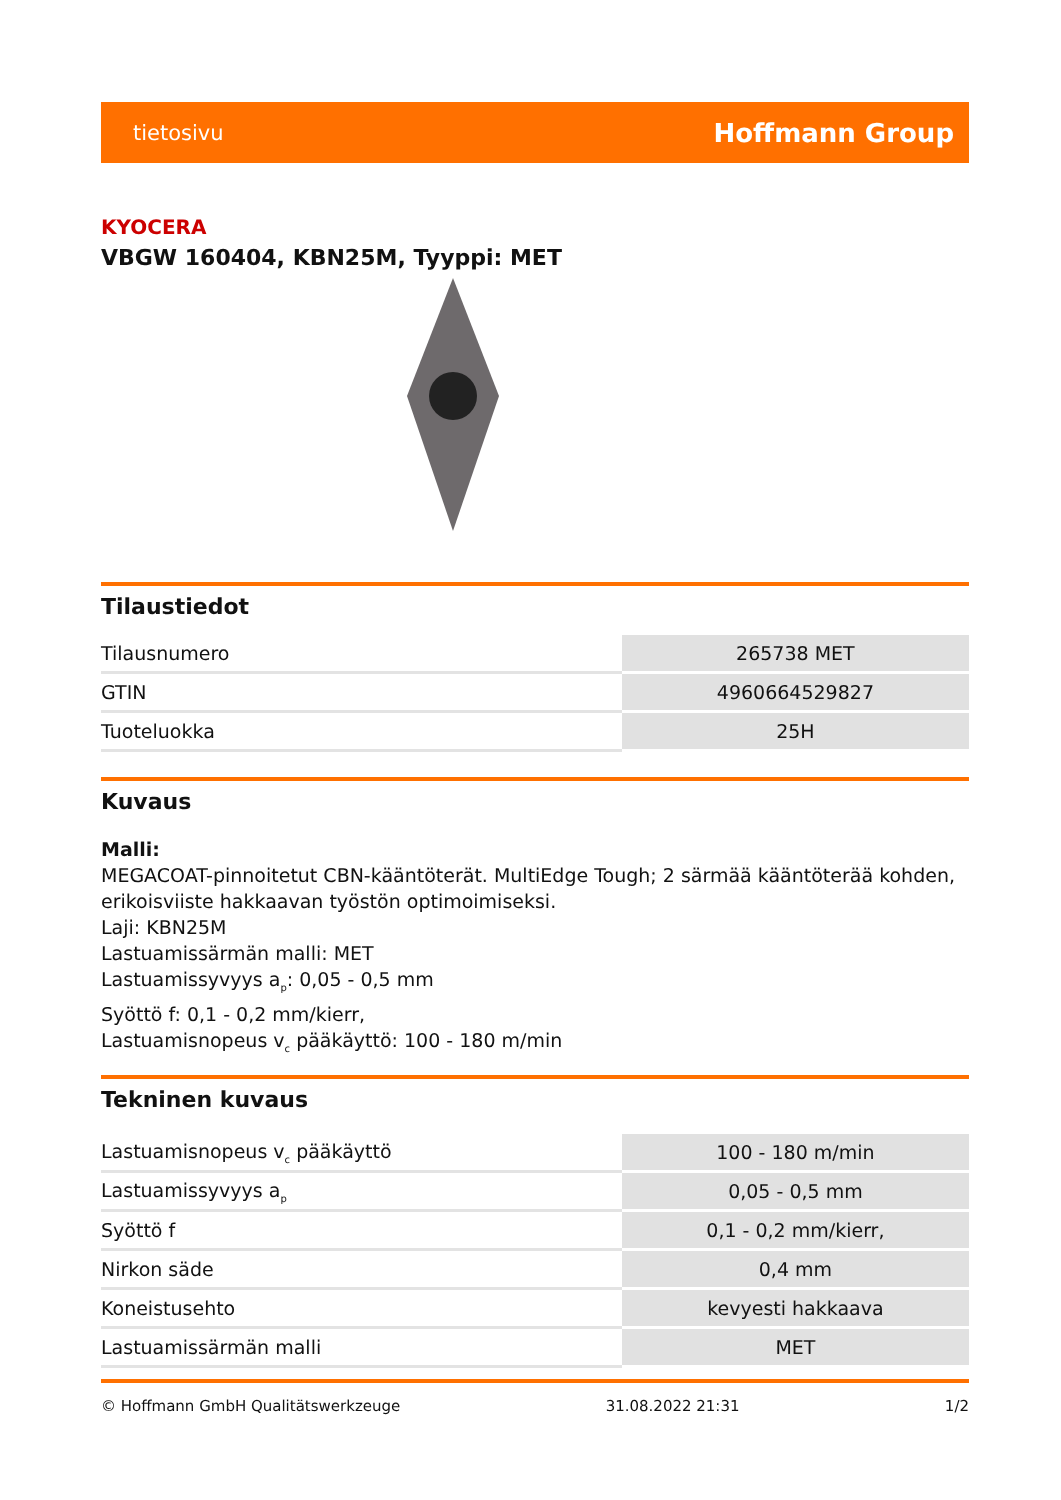tietosivu Hoffmann Group
KYOCERA
VBGW 160404, KBN25M, Tyyppi: MET
Tilaustiedot
| Tilausnumero | 265738 MET |
| GTIN | 4960664529827 |
| Tuoteluokka | 25H |
Kuvaus
Malli:
MEGACOAT-pinnoitetut CBN-kääntöterät. MultiEdge Tough; 2 särmää kääntöterää kohden, erikoisviiste hakkaavan työstön optimoimiseksi.
Laji: KBN25M
Lastuamissärmän malli: MET
Lastuamissyvyys a<sub>p</sub>: 0,05 - 0,5 mm
Syöttö f: 0,1 - 0,2 mm/kierr,
Lastuamisnopeus v<sub>c</sub> pääkäyttö: 100 - 180 m/min
Tekninen kuvaus
| Lastuamisnopeus v<sub>c</sub> pääkäyttö | 100 - 180 m/min |
| Lastuamissyvyys a<sub>p</sub> | 0,05 - 0,5 mm |
| Syöttö f | 0,1 - 0,2 mm/kierr, |
| Nirkon säde | 0,4 mm |
| Koneistusehto | kevyesti hakkaava |
| Lastuamissärmän malli | MET |
© Hoffmann GmbH Qualitätswerkzeuge 31.08.2022 21:31 1/2